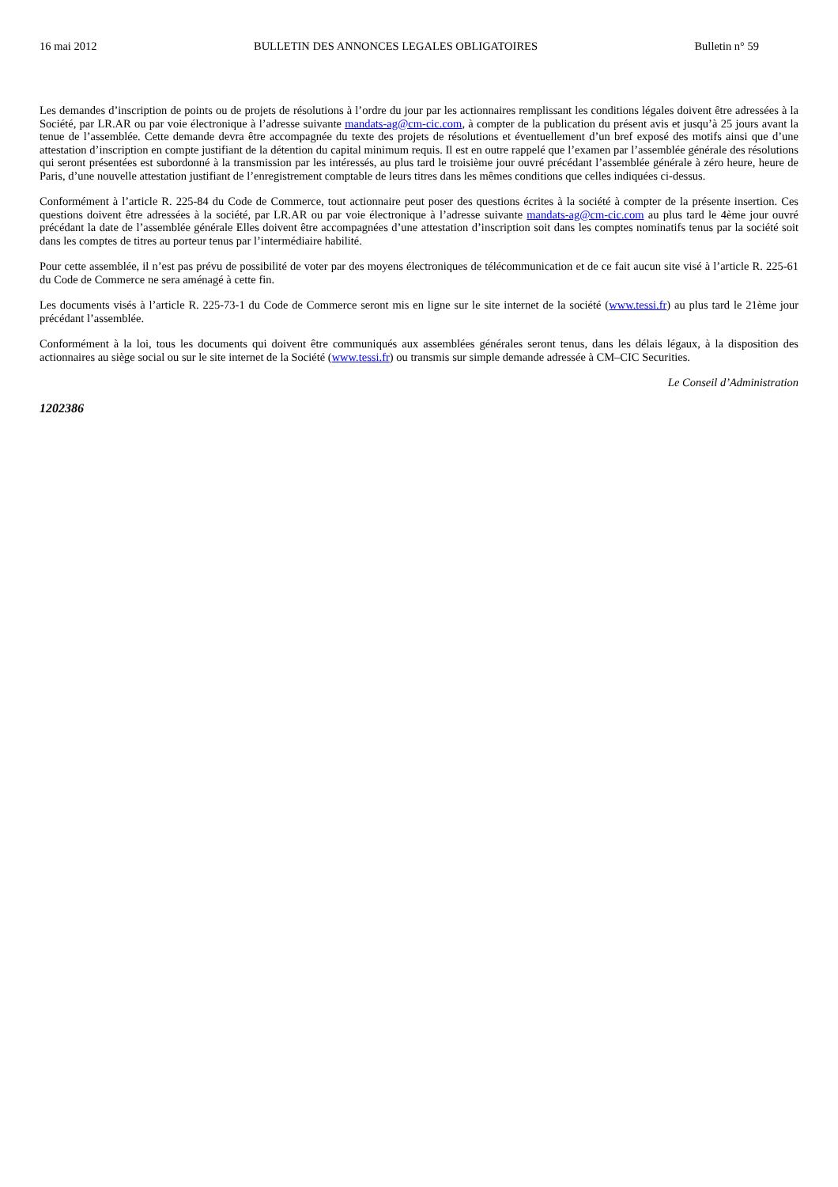16 mai 2012 BULLETIN DES ANNONCES LEGALES OBLIGATOIRES Bulletin n° 59
Les demandes d’inscription de points ou de projets de résolutions à l’ordre du jour par les actionnaires remplissant les conditions légales doivent être adressées à la Société, par LR.AR ou par voie électronique à l’adresse suivante mandats-ag@cm-cic.com, à compter de la publication du présent avis et jusqu’à 25 jours avant la tenue de l’assemblée. Cette demande devra être accompagnée du texte des projets de résolutions et éventuellement d’un bref exposé des motifs ainsi que d’une attestation d’inscription en compte justifiant de la détention du capital minimum requis. Il est en outre rappelé que l’examen par l’assemblée générale des résolutions qui seront présentées est subordonné à la transmission par les intéressés, au plus tard le troisième jour ouvré précédant l’assemblée générale à zéro heure, heure de Paris, d’une nouvelle attestation justifiant de l’enregistrement comptable de leurs titres dans les mêmes conditions que celles indiquées ci-dessus.
Conformément à l’article R. 225-84 du Code de Commerce, tout actionnaire peut poser des questions écrites à la société à compter de la présente insertion. Ces questions doivent être adressées à la société, par LR.AR ou par voie électronique à l’adresse suivante mandats-ag@cm-cic.com au plus tard le 4ème jour ouvré précédant la date de l’assemblée générale Elles doivent être accompagnées d’une attestation d’inscription soit dans les comptes nominatifs tenus par la société soit dans les comptes de titres au porteur tenus par l’intermédiaire habilité.
Pour cette assemblée, il n’est pas prévu de possibilité de voter par des moyens électroniques de télécommunication et de ce fait aucun site visé à l’article R. 225-61 du Code de Commerce ne sera aménagé à cette fin.
Les documents visés à l’article R. 225-73-1 du Code de Commerce seront mis en ligne sur le site internet de la société (www.tessi.fr) au plus tard le 21ème jour précédant l’assemblée.
Conformément à la loi, tous les documents qui doivent être communiqués aux assemblées générales seront tenus, dans les délais légaux, à la disposition des actionnaires au siège social ou sur le site internet de la Société (www.tessi.fr) ou transmis sur simple demande adressée à CM–CIC Securities.
Le Conseil d’Administration
1202386